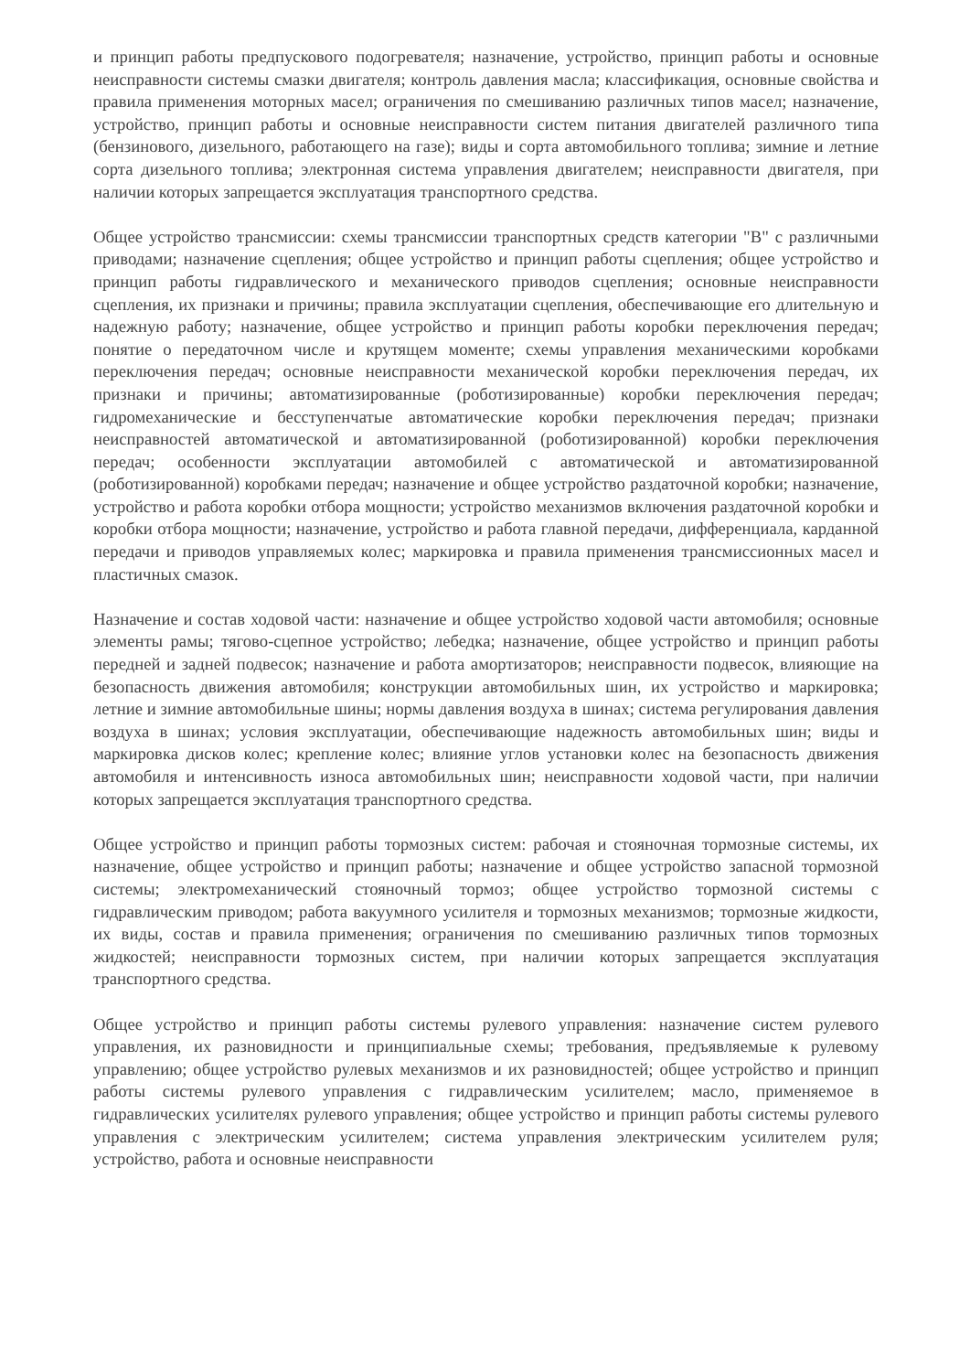и принцип работы предпускового подогревателя; назначение, устройство, принцип работы и основные неисправности системы смазки двигателя; контроль давления масла; классификация, основные свойства и правила применения моторных масел; ограничения по смешиванию различных типов масел; назначение, устройство, принцип работы и основные неисправности систем питания двигателей различного типа (бензинового, дизельного, работающего на газе); виды и сорта автомобильного топлива; зимние и летние сорта дизельного топлива; электронная система управления двигателем; неисправности двигателя, при наличии которых запрещается эксплуатация транспортного средства.
Общее устройство трансмиссии: схемы трансмиссии транспортных средств категории "B" с различными приводами; назначение сцепления; общее устройство и принцип работы сцепления; общее устройство и принцип работы гидравлического и механического приводов сцепления; основные неисправности сцепления, их признаки и причины; правила эксплуатации сцепления, обеспечивающие его длительную и надежную работу; назначение, общее устройство и принцип работы коробки переключения передач; понятие о передаточном числе и крутящем моменте; схемы управления механическими коробками переключения передач; основные неисправности механической коробки переключения передач, их признаки и причины; автоматизированные (роботизированные) коробки переключения передач; гидромеханические и бесступенчатые автоматические коробки переключения передач; признаки неисправностей автоматической и автоматизированной (роботизированной) коробки переключения передач; особенности эксплуатации автомобилей с автоматической и автоматизированной (роботизированной) коробками передач; назначение и общее устройство раздаточной коробки; назначение, устройство и работа коробки отбора мощности; устройство механизмов включения раздаточной коробки и коробки отбора мощности; назначение, устройство и работа главной передачи, дифференциала, карданной передачи и приводов управляемых колес; маркировка и правила применения трансмиссионных масел и пластичных смазок.
Назначение и состав ходовой части: назначение и общее устройство ходовой части автомобиля; основные элементы рамы; тягово-сцепное устройство; лебедка; назначение, общее устройство и принцип работы передней и задней подвесок; назначение и работа амортизаторов; неисправности подвесок, влияющие на безопасность движения автомобиля; конструкции автомобильных шин, их устройство и маркировка; летние и зимние автомобильные шины; нормы давления воздуха в шинах; система регулирования давления воздуха в шинах; условия эксплуатации, обеспечивающие надежность автомобильных шин; виды и маркировка дисков колес; крепление колес; влияние углов установки колес на безопасность движения автомобиля и интенсивность износа автомобильных шин; неисправности ходовой части, при наличии которых запрещается эксплуатация транспортного средства.
Общее устройство и принцип работы тормозных систем: рабочая и стояночная тормозные системы, их назначение, общее устройство и принцип работы; назначение и общее устройство запасной тормозной системы; электромеханический стояночный тормоз; общее устройство тормозной системы с гидравлическим приводом; работа вакуумного усилителя и тормозных механизмов; тормозные жидкости, их виды, состав и правила применения; ограничения по смешиванию различных типов тормозных жидкостей; неисправности тормозных систем, при наличии которых запрещается эксплуатация транспортного средства.
Общее устройство и принцип работы системы рулевого управления: назначение систем рулевого управления, их разновидности и принципиальные схемы; требования, предъявляемые к рулевому управлению; общее устройство рулевых механизмов и их разновидностей; общее устройство и принцип работы системы рулевого управления с гидравлическим усилителем; масло, применяемое в гидравлических усилителях рулевого управления; общее устройство и принцип работы системы рулевого управления с электрическим усилителем; система управления электрическим усилителем руля; устройство, работа и основные неисправности